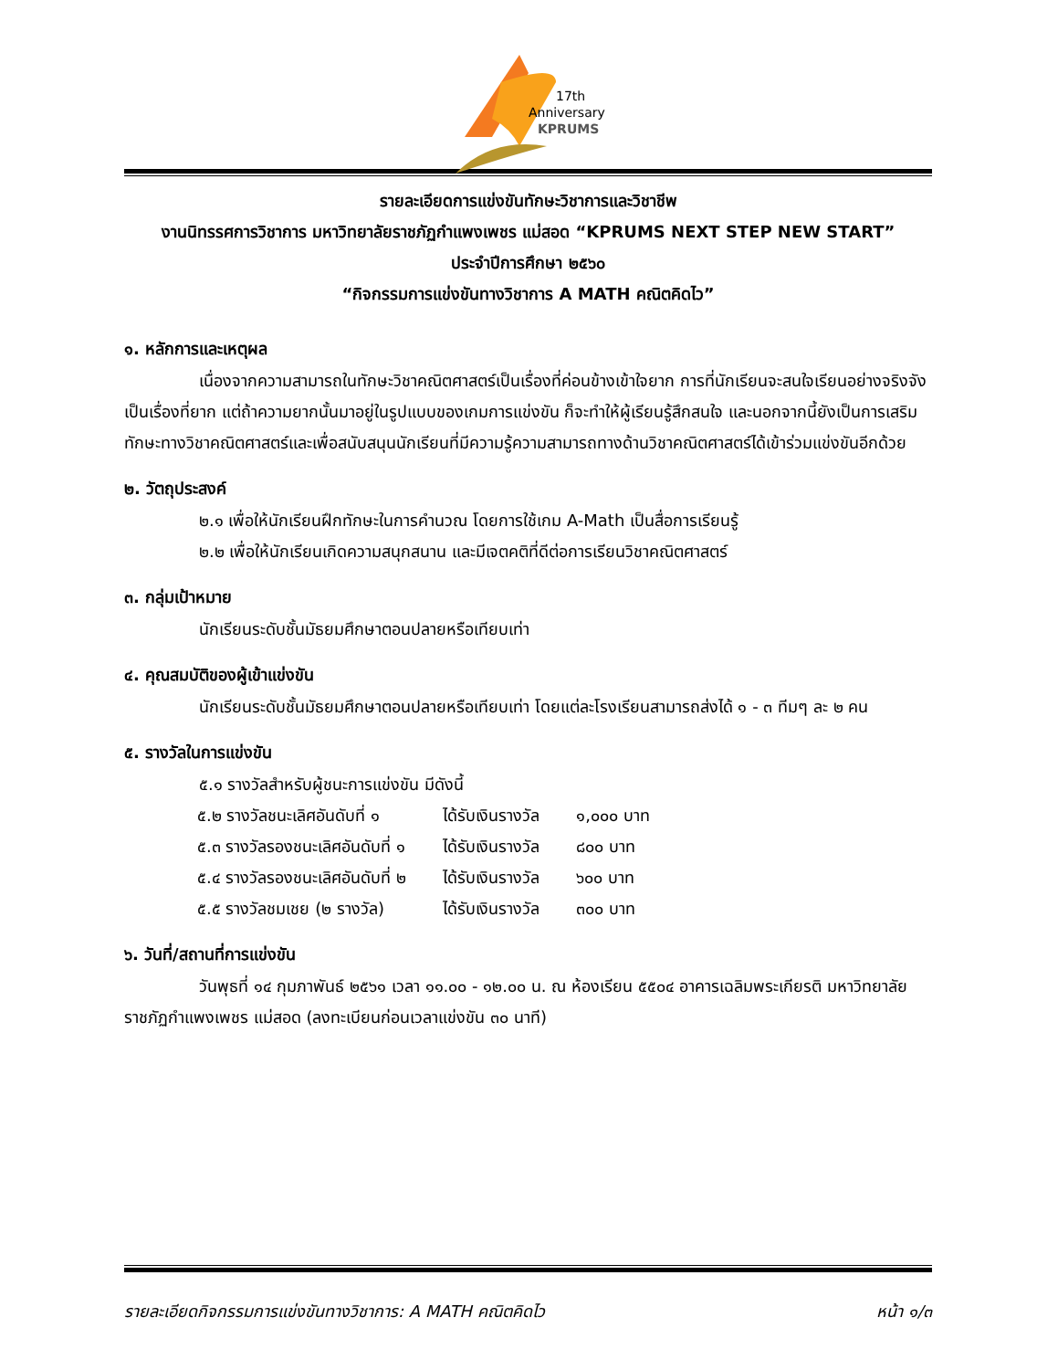17th
Anniversary
KPRUMS
รายละเอียดการแข่งขันทักษะวิชาการและวิชาชีพ
งานนิทรรศการวิชาการ มหาวิทยาลัยราชภัฏกำแพงเพชร แม่สอด “KPRUMS NEXT STEP NEW START”
ประจำปีการศึกษา ๒๕๖๐
“กิจกรรมการแข่งขันทางวิชาการ A MATH คณิตคิดไว”
๑. หลักการและเหตุผล
เนื่องจากความสามารถในทักษะวิชาคณิตศาสตร์เป็นเรื่องที่ค่อนข้างเข้าใจยาก การที่นักเรียนจะสนใจเรียนอย่างจริงจังเป็นเรื่องที่ยาก แต่ถ้าความยากนั้นมาอยู่ในรูปแบบของเกมการแข่งขัน ก็จะทำให้ผู้เรียนรู้สึกสนใจ และนอกจากนี้ยังเป็นการเสริมทักษะทางวิชาคณิตศาสตร์และเพื่อสนับสนุนนักเรียนที่มีความรู้ความสามารถทางด้านวิชาคณิตศาสตร์ได้เข้าร่วมแข่งขันอีกด้วย
๒. วัตถุประสงค์
๒.๑ เพื่อให้นักเรียนฝึกทักษะในการคำนวณ โดยการใช้เกม A-Math เป็นสื่อการเรียนรู้
๒.๒ เพื่อให้นักเรียนเกิดความสนุกสนาน และมีเจตคติที่ดีต่อการเรียนวิชาคณิตศาสตร์
๓. กลุ่มเป้าหมาย
นักเรียนระดับชั้นมัธยมศึกษาตอนปลายหรือเทียบเท่า
๔. คุณสมบัติของผู้เข้าแข่งขัน
นักเรียนระดับชั้นมัธยมศึกษาตอนปลายหรือเทียบเท่า โดยแต่ละโรงเรียนสามารถส่งได้ ๑ - ๓ ทีมๆ ละ ๒ คน
๕. รางวัลในการแข่งขัน
๕.๑ รางวัลสำหรับผู้ชนะการแข่งขัน มีดังนี้
| ๕.๒ รางวัลชนะเลิศอันดับที่ ๑ | ได้รับเงินรางวัล | ๑,๐๐๐ บาท |
| ๕.๓ รางวัลรองชนะเลิศอันดับที่ ๑ | ได้รับเงินรางวัล | ๘๐๐ บาท |
| ๕.๔ รางวัลรองชนะเลิศอันดับที่ ๒ | ได้รับเงินรางวัล | ๖๐๐ บาท |
| ๕.๕ รางวัลชมเชย (๒ รางวัล) | ได้รับเงินรางวัล | ๓๐๐ บาท |
๖. วันที่/สถานที่การแข่งขัน
วันพุธที่ ๑๔ กุมภาพันธ์ ๒๕๖๑ เวลา ๑๑.๐๐ - ๑๒.๐๐ น. ณ ห้องเรียน ๕๕๐๔ อาคารเฉลิมพระเกียรติ มหาวิทยาลัยราชภัฏกำแพงเพชร แม่สอด (ลงทะเบียนก่อนเวลาแข่งขัน ๓๐ นาที)
รายละเอียดกิจกรรมการแข่งขันทางวิชาการ: A MATH คณิตคิดไว หน้า ๑/๓